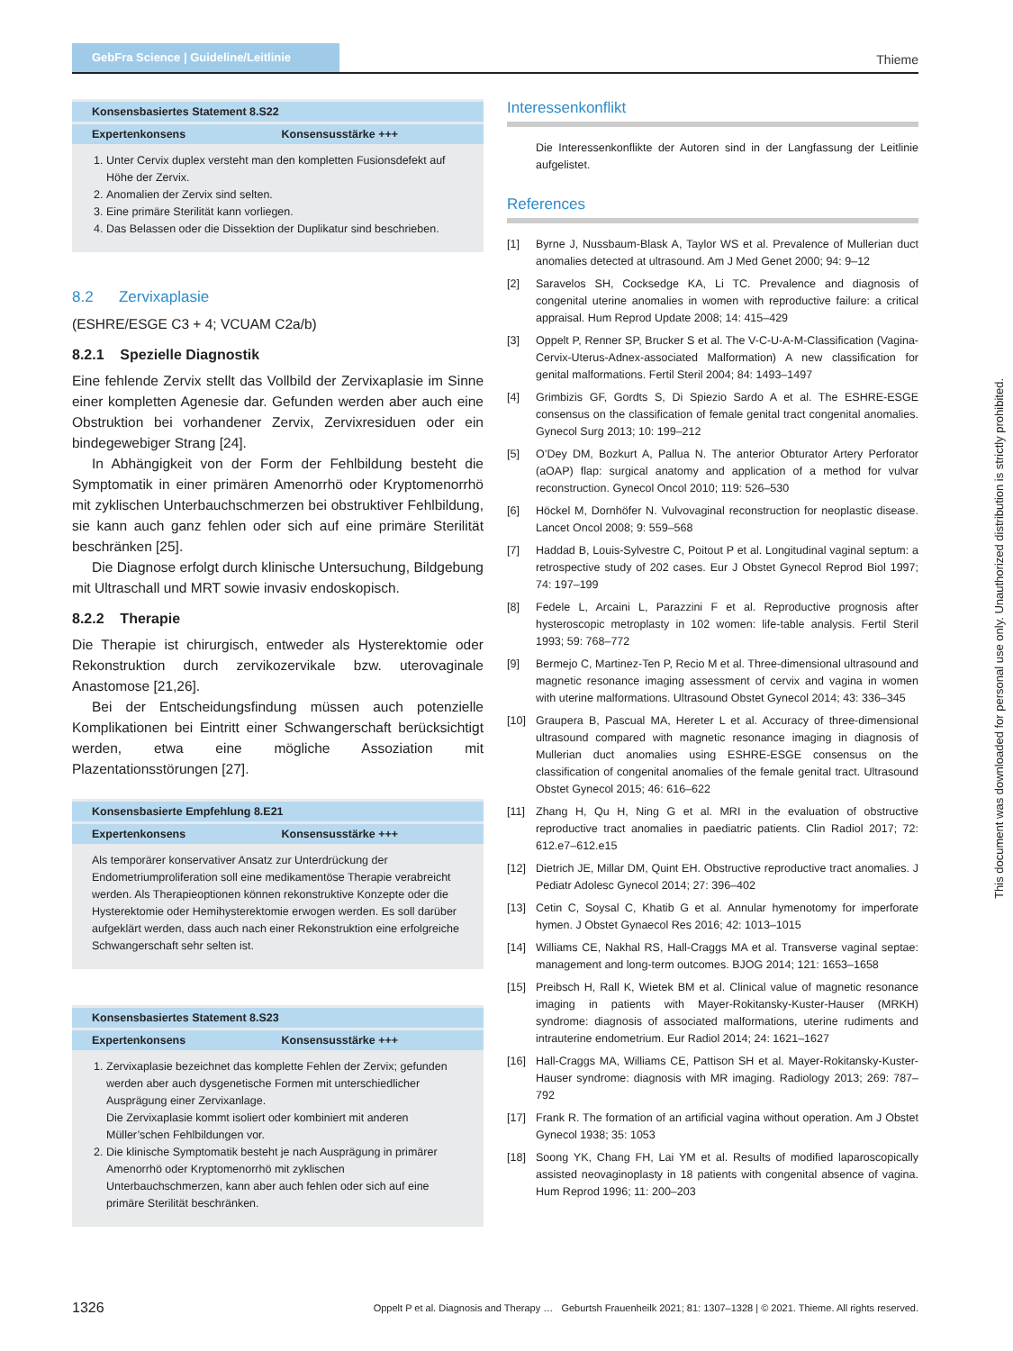GebFra Science | Guideline/Leitlinie
Thieme
| Konsensbasiertes Statement 8.S22 | |
| --- | --- |
| Expertenkonsens | Konsensusstärke +++ |
1. Unter Cervix duplex versteht man den kompletten Fusionsdefekt auf Höhe der Zervix.
2. Anomalien der Zervix sind selten.
3. Eine primäre Sterilität kann vorliegen.
4. Das Belassen oder die Dissektion der Duplikatur sind beschrieben.
8.2 Zervixaplasie
(ESHRE/ESGE C3 + 4; VCUAM C2a/b)
8.2.1 Spezielle Diagnostik
Eine fehlende Zervix stellt das Vollbild der Zervixaplasie im Sinne einer kompletten Agenesie dar. Gefunden werden aber auch eine Obstruktion bei vorhandener Zervix, Zervixresiduen oder ein bindegewebiger Strang [24].
In Abhängigkeit von der Form der Fehlbildung besteht die Symptomatik in einer primären Amenorrhö oder Kryptomenorrhö mit zyklischen Unterbauchschmerzen bei obstruktiver Fehlbildung, sie kann auch ganz fehlen oder sich auf eine primäre Sterilität beschränken [25].
Die Diagnose erfolgt durch klinische Untersuchung, Bildgebung mit Ultraschall und MRT sowie invasiv endoskopisch.
8.2.2 Therapie
Die Therapie ist chirurgisch, entweder als Hysterektomie oder Rekonstruktion durch zervikozervikale bzw. uterovaginale Anastomose [21,26].
Bei der Entscheidungsfindung müssen auch potenzielle Komplikationen bei Eintritt einer Schwangerschaft berücksichtigt werden, etwa eine mögliche Assoziation mit Plazentationsstörungen [27].
| Konsensbasierte Empfehlung 8.E21 | |
| --- | --- |
| Expertenkonsens | Konsensusstärke +++ |
Als temporärer konservativer Ansatz zur Unterdrückung der Endometriumproliferation soll eine medikamentöse Therapie verabreicht werden. Als Therapieoptionen können rekonstruktive Konzepte oder die Hysterektomie oder Hemihysterektomie erwogen werden. Es soll darüber aufgeklärt werden, dass auch nach einer Rekonstruktion eine erfolgreiche Schwangerschaft sehr selten ist.
| Konsensbasiertes Statement 8.S23 | |
| --- | --- |
| Expertenkonsens | Konsensusstärke +++ |
1. Zervixaplasie bezeichnet das komplette Fehlen der Zervix; gefunden werden aber auch dysgenetische Formen mit unterschiedlicher Ausprägung einer Zervixanlage.
Die Zervixaplasie kommt isoliert oder kombiniert mit anderen Müller’schen Fehlbildungen vor.
2. Die klinische Symptomatik besteht je nach Ausprägung in primärer Amenorrhö oder Kryptomenorrhö mit zyklischen Unterbauchschmerzen, kann aber auch fehlen oder sich auf eine primäre Sterilität beschränken.
Interessenkonflikt
Die Interessenkonflikte der Autoren sind in der Langfassung der Leitlinie aufgelistet.
References
[1] Byrne J, Nussbaum-Blask A, Taylor WS et al. Prevalence of Mullerian duct anomalies detected at ultrasound. Am J Med Genet 2000; 94: 9–12
[2] Saravelos SH, Cocksedge KA, Li TC. Prevalence and diagnosis of congenital uterine anomalies in women with reproductive failure: a critical appraisal. Hum Reprod Update 2008; 14: 415–429
[3] Oppelt P, Renner SP, Brucker S et al. The V-C-U-A-M-Classification (Vagina-Cervix-Uterus-Adnex-associated Malformation) A new classification for genital malformations. Fertil Steril 2004; 84: 1493–1497
[4] Grimbizis GF, Gordts S, Di Spiezio Sardo A et al. The ESHRE-ESGE consensus on the classification of female genital tract congenital anomalies. Gynecol Surg 2013; 10: 199–212
[5] O’Dey DM, Bozkurt A, Pallua N. The anterior Obturator Artery Perforator (aOAP) flap: surgical anatomy and application of a method for vulvar reconstruction. Gynecol Oncol 2010; 119: 526–530
[6] Höckel M, Dornhöfer N. Vulvovaginal reconstruction for neoplastic disease. Lancet Oncol 2008; 9: 559–568
[7] Haddad B, Louis-Sylvestre C, Poitout P et al. Longitudinal vaginal septum: a retrospective study of 202 cases. Eur J Obstet Gynecol Reprod Biol 1997; 74: 197–199
[8] Fedele L, Arcaini L, Parazzini F et al. Reproductive prognosis after hysteroscopic metroplasty in 102 women: life-table analysis. Fertil Steril 1993; 59: 768–772
[9] Bermejo C, Martinez-Ten P, Recio M et al. Three-dimensional ultrasound and magnetic resonance imaging assessment of cervix and vagina in women with uterine malformations. Ultrasound Obstet Gynecol 2014; 43: 336–345
[10] Graupera B, Pascual MA, Hereter L et al. Accuracy of three-dimensional ultrasound compared with magnetic resonance imaging in diagnosis of Mullerian duct anomalies using ESHRE-ESGE consensus on the classification of congenital anomalies of the female genital tract. Ultrasound Obstet Gynecol 2015; 46: 616–622
[11] Zhang H, Qu H, Ning G et al. MRI in the evaluation of obstructive reproductive tract anomalies in paediatric patients. Clin Radiol 2017; 72: 612.e7–612.e15
[12] Dietrich JE, Millar DM, Quint EH. Obstructive reproductive tract anomalies. J Pediatr Adolesc Gynecol 2014; 27: 396–402
[13] Cetin C, Soysal C, Khatib G et al. Annular hymenotomy for imperforate hymen. J Obstet Gynaecol Res 2016; 42: 1013–1015
[14] Williams CE, Nakhal RS, Hall-Craggs MA et al. Transverse vaginal septae: management and long-term outcomes. BJOG 2014; 121: 1653–1658
[15] Preibsch H, Rall K, Wietek BM et al. Clinical value of magnetic resonance imaging in patients with Mayer-Rokitansky-Kuster-Hauser (MRKH) syndrome: diagnosis of associated malformations, uterine rudiments and intrauterine endometrium. Eur Radiol 2014; 24: 1621–1627
[16] Hall-Craggs MA, Williams CE, Pattison SH et al. Mayer-Rokitansky-Kuster-Hauser syndrome: diagnosis with MR imaging. Radiology 2013; 269: 787–792
[17] Frank R. The formation of an artificial vagina without operation. Am J Obstet Gynecol 1938; 35: 1053
[18] Soong YK, Chang FH, Lai YM et al. Results of modified laparoscopically assisted neovaginoplasty in 18 patients with congenital absence of vagina. Hum Reprod 1996; 11: 200–203
This document was downloaded for personal use only. Unauthorized distribution is strictly prohibited.
1326 Oppelt P et al. Diagnosis and Therapy … Geburtsh Frauenheilk 2021; 81: 1307–1328 | © 2021. Thieme. All rights reserved.